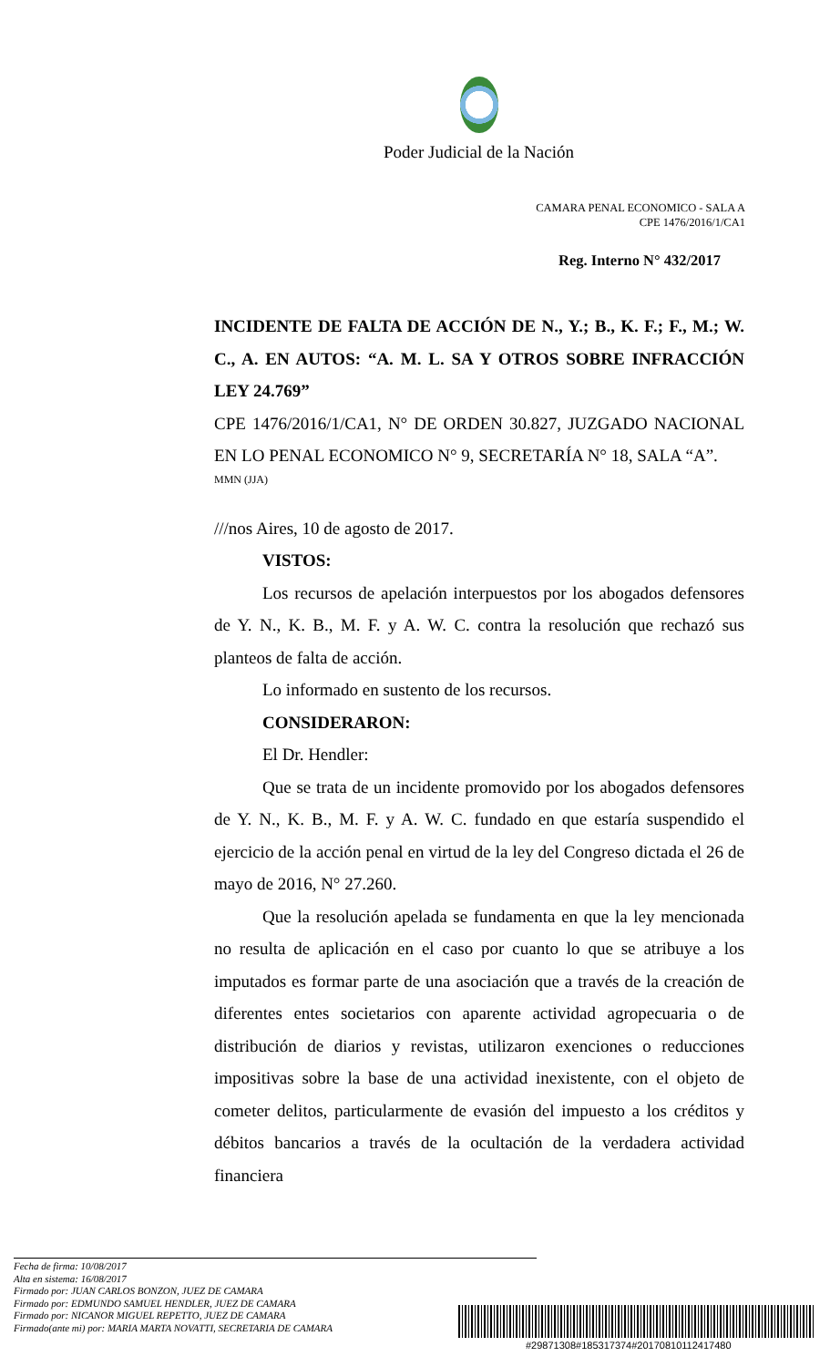Poder Judicial de la Nación
CAMARA PENAL ECONOMICO - SALA A
CPE 1476/2016/1/CA1
Reg. Interno N° 432/2017
INCIDENTE DE FALTA DE ACCIÓN DE N., Y.; B., K. F.; F., M.; W. C., A. EN AUTOS: “A. M. L. SA Y OTROS SOBRE INFRACCIÓN LEY 24.769”
CPE 1476/2016/1/CA1, N° DE ORDEN 30.827, JUZGADO NACIONAL EN LO PENAL ECONOMICO N° 9, SECRETARÍA N° 18, SALA “A”.
MMN (JJA)
///nos Aires, 10 de agosto de 2017.
VISTOS:
Los recursos de apelación interpuestos por los abogados defensores de Y. N., K. B., M. F. y A. W. C. contra la resolución que rechazó sus planteos de falta de acción.
Lo informado en sustento de los recursos.
CONSIDERARON:
El Dr. Hendler:
Que se trata de un incidente promovido por los abogados defensores de Y. N., K. B., M. F. y A. W. C. fundado en que estaría suspendido el ejercicio de la acción penal en virtud de la ley del Congreso dictada el 26 de mayo de 2016, N° 27.260.
Que la resolución apelada se fundamenta en que la ley mencionada no resulta de aplicación en el caso por cuanto lo que se atribuye a los imputados es formar parte de una asociación que a través de la creación de diferentes entes societarios con aparente actividad agropecuaria o de distribución de diarios y revistas, utilizaron exenciones o reducciones impositivas sobre la base de una actividad inexistente, con el objeto de cometer delitos, particularmente de evasión del impuesto a los créditos y débitos bancarios a través de la ocultación de la verdadera actividad financiera
Fecha de firma: 10/08/2017
Alta en sistema: 16/08/2017
Firmado por: JUAN CARLOS BONZON, JUEZ DE CAMARA
Firmado por: EDMUNDO SAMUEL HENDLER, JUEZ DE CAMARA
Firmado por: NICANOR MIGUEL REPETTO, JUEZ DE CAMARA
Firmado(ante mi) por: MARIA MARTA NOVATTI, SECRETARIA DE CAMARA
#29871308#185317374#20170810112417480